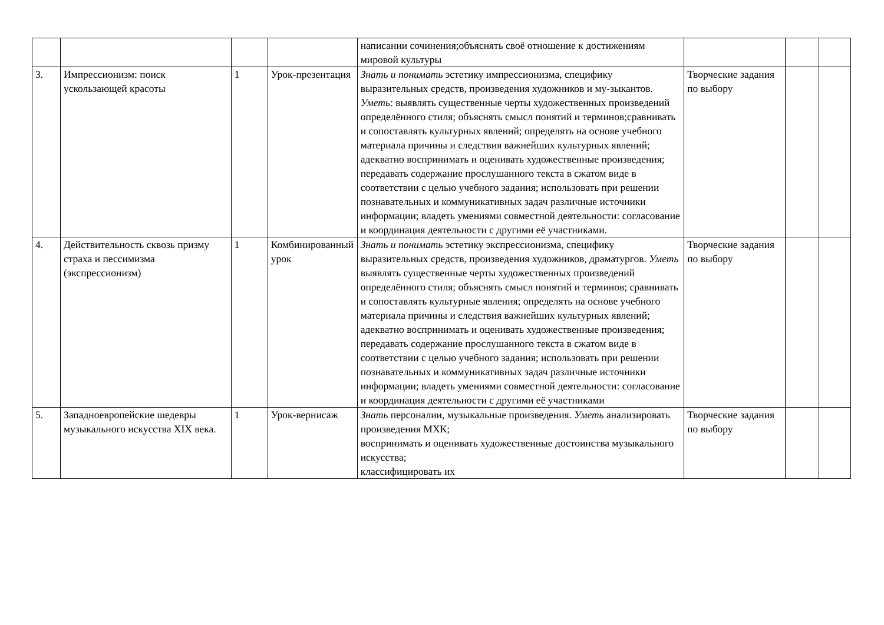| | | | | написании сочинения;объяснять своё отношение к достижениям мировой культуры | | | |
| 3. | Импрессионизм: поиск ускользающей красоты | 1 | Урок-презентация | Знать и понимать эстетику импрессионизма, специфику выразительных средств, произведения художников и му-зыкантов. Уметь : выявлять существенные черты художественных произведений определённого стиля; объяснять смысл понятий и терминов;сравнивать и сопоставлять культурных явлений; определять на основе учебного материала причины и следствия важнейших культурных явлений; адекватно воспринимать и оценивать художественные произведения; передавать содержание прослушанного текста в сжатом виде в соответствии с целью учебного задания; использовать при решении познавательных и коммуникативных задач различные источники информации; владеть умениями совместной деятельности: согласование и координация деятельности с другими её участниками. | Творческие задания по выбору | | |
| 4. | Действительность сквозь призму страха и пессимизма (экспрессионизм) | 1 | Комбинированный урок | Знать и понимать эстетику экспрессионизма, специфику выразительных средств, произведения художников, драматургов. Уметь выявлять существенные черты художественных произведений определённого стиля; объяснять смысл понятий и терминов; сравнивать и сопоставлять культурные явления; определять на основе учебного материала причины и следствия важнейших культурных явлений; адекватно воспринимать и оценивать художественные произведения; передавать содержание прослушанного текста в сжатом виде в соответствии с целью учебного задания; использовать при решении познавательных и коммуникативных задач различные источники информации; владеть умениями совместной деятельности: согласование и координация деятельности с другими её участниками | Творческие задания по выбору | | |
| 5. | Западноевропейские шедевры музыкального искусства XIX века. | 1 | Урок-вернисаж | Знать персоналии, музыкальные произведения. Уметь анализировать произведения МХК; воспринимать и оценивать художественные достоинства музыкального искусства; классифицировать их | Творческие задания по выбору | | |